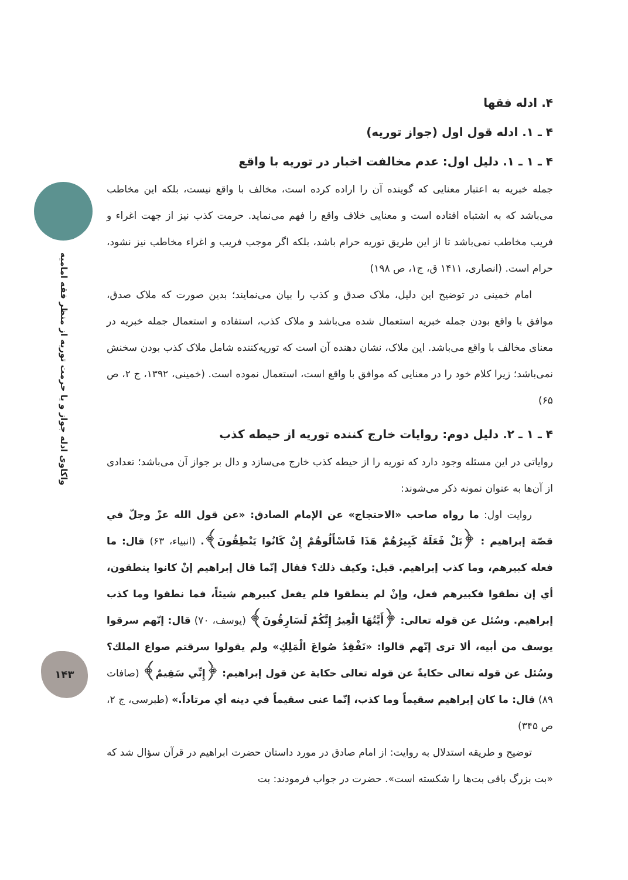واکاوی ادله جواز و یا حرمت توریه از منظر فقه امامیه
۴. ادله فقها
۴ ـ ۱. ادله قول اول (جواز توریه)
۴ ـ ۱ ـ ۱. دلیل اول: عدم مخالفت اخبار در توریه با واقع
جمله خبریه به اعتبار معنایی که گوینده آن را اراده کرده است، مخالف با واقع نیست، بلکه این مخاطب می‌باشد که به اشتباه افتاده است و معنایی خلاف واقع را فهم می‌نماید. حرمت کذب نیز از جهت اغراء و فریب مخاطب نمی‌باشد تا از این طریق توریه حرام باشد، بلکه اگر موجب فریب و اغراء مخاطب نیز نشود، حرام است. (انصاری، ۱۴۱۱ ق، ج۱، ص ۱۹۸)
امام خمینی در توضیح این دلیل، ملاک صدق و کذب را بیان می‌نمایند؛ بدین صورت که ملاک صدق، موافق با واقع بودن جمله خبریه استعمال شده می‌باشد و ملاک کذب، استفاده و استعمال جمله خبریه در معنای مخالف با واقع می‌باشد. این ملاک، نشان دهنده آن است که توریه‌کننده شامل ملاک کذب بودن سخنش نمی‌باشد؛ زیرا کلام خود را در معنایی که موافق با واقع است، استعمال نموده است. (خمینی، ۱۳۹۲، ج ۲، ص ۶۵)
۴ ـ ۱ ـ ۲. دلیل دوم: روایات خارج کننده توریه از حیطه کذب
روایاتی در این مسئله وجود دارد که توریه را از حیطه کذب خارج می‌سازد و دال بر جواز آن می‌باشد؛ تعدادی از آن‌ها به عنوان نمونه ذکر می‌شوند:
روایت اول: ما رواه صاحب «الاحتجاج» عن الإمام الصادق: «عن قول الله عزّ وجلّ في قصّة إبراهيم : ﴿بَلْ فَعَلَهُ كَبِيرُهُمْ هَذَا فَاسْأَلُوهُمْ إِنْ كَانُوا يَنْطِقُونَ﴾. (انبیاء، ۶۳) قال: ما فعله كبيرهم، وما كذب إبراهيم. قيل: وكيف ذلك؟ فقال إنّما قال إبراهيم إنْ كانوا ينطقون، أي إن نطقوا فكبيرهم فعل، وإنْ لم ينطقوا فلم يفعل كبيرهم شيئاً، فما نطقوا وما كذب إبراهيم. وسُئل عن قوله تعالى: ﴿أَيَّتُهَا الْعِيرُ إِنَّكُمْ لَسَارِقُونَ﴾ (یوسف، ۷۰) قال: إنّهم سرقوا يوسف من أبيه، ألا ترى إنّهم قالوا: «نَفْقِدُ صُواعَ الْمَلِكِ» ولم يقولوا سرقتم صواع الملك؟ وسُئل عن قوله تعالى حكايةً عن قوله تعالى حكاية عن قول إبراهيم: ﴿إِنِّي سَقِيمٌ﴾ (صافات ۸۹) قال: ما كان إبراهيم سقيماً وما كذب، إنّما عنى سقيماً في دينه أي مرتاداً.» (طبرسی، ج ۲، ص ۳۴۵)
توضیح و طریقه استدلال به روایت: از امام صادق در مورد داستان حضرت ابراهیم در قرآن سؤال شد که «بت بزرگ باقی بت‌ها را شکسته است». حضرت در جواب فرمودند: بت
۱۴۳